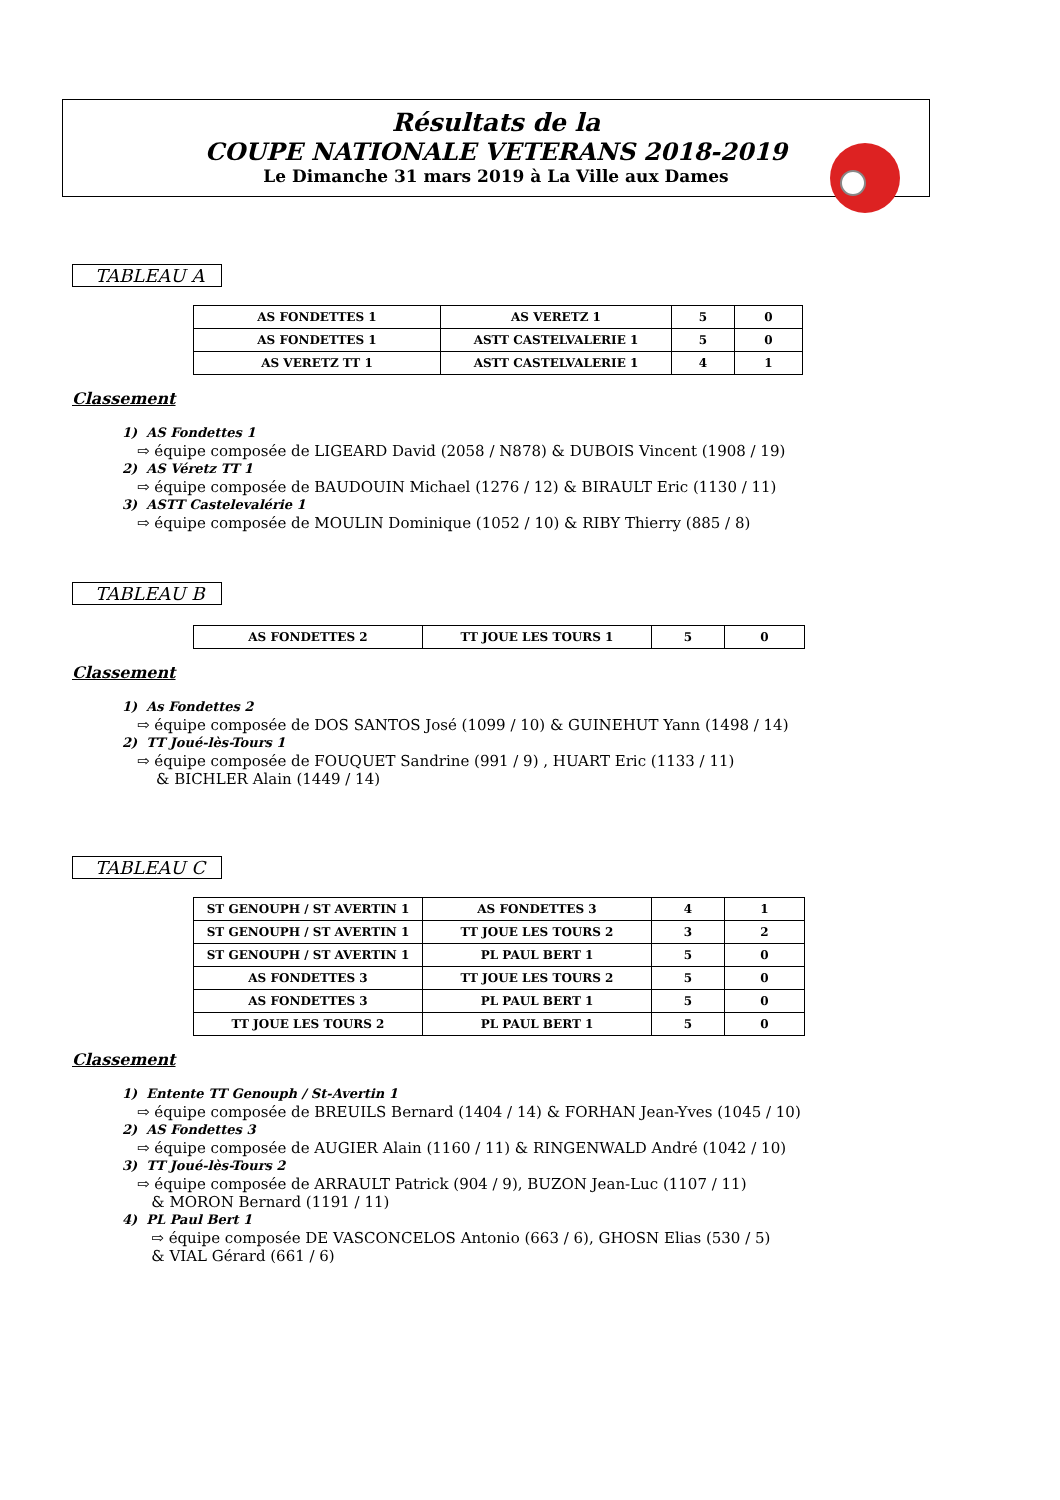Résultats de la
COUPE NATIONALE VETERANS 2018-2019
Le Dimanche 31 mars 2019 à La Ville aux Dames
TABLEAU A
| AS FONDETTES 1 | AS VERETZ 1 | 5 | 0 |
| AS FONDETTES 1 | ASTT CASTELVALERIE 1 | 5 | 0 |
| AS VERETZ TT 1 | ASTT CASTELVALERIE 1 | 4 | 1 |
Classement
1) AS Fondettes 1
⇨ équipe composée de LIGEARD David (2058 / N878) & DUBOIS Vincent (1908 / 19)
2) AS Véretz TT 1
⇨ équipe composée de BAUDOUIN Michael (1276 / 12) & BIRAULT Eric (1130 / 11)
3) ASTT Castelevalérie 1
⇨ équipe composée de MOULIN Dominique (1052 / 10) & RIBY Thierry (885 / 8)
TABLEAU B
| AS FONDETTES 2 | TT JOUE LES TOURS 1 | 5 | 0 |
Classement
1) As Fondettes 2
⇨ équipe composée de DOS SANTOS José (1099 / 10) & GUINEHUT Yann (1498 / 14)
2) TT Joué-lès-Tours 1
⇨ équipe composée de FOUQUET Sandrine (991 / 9) , HUART Eric (1133 / 11)
& BICHLER Alain (1449 / 14)
TABLEAU C
| ST GENOUPH / ST AVERTIN 1 | AS FONDETTES 3 | 4 | 1 |
| ST GENOUPH / ST AVERTIN 1 | TT JOUE LES TOURS 2 | 3 | 2 |
| ST GENOUPH / ST AVERTIN 1 | PL PAUL BERT 1 | 5 | 0 |
| AS FONDETTES 3 | TT JOUE LES TOURS 2 | 5 | 0 |
| AS FONDETTES 3 | PL PAUL BERT 1 | 5 | 0 |
| TT JOUE LES TOURS 2 | PL PAUL BERT 1 | 5 | 0 |
Classement
1) Entente TT Genouph / St-Avertin 1
⇨ équipe composée de BREUILS Bernard (1404 / 14) & FORHAN Jean-Yves (1045 / 10)
2) AS Fondettes 3
⇨ équipe composée de AUGIER Alain (1160 / 11) & RINGENWALD André (1042 / 10)
3) TT Joué-lès-Tours 2
⇨ équipe composée de ARRAULT Patrick (904 / 9), BUZON Jean-Luc (1107 / 11)
& MORON Bernard (1191 / 11)
4) PL Paul Bert 1
⇨ équipe composée DE VASCONCELOS Antonio (663 / 6), GHOSN Elias (530 / 5)
& VIAL Gérard (661 / 6)